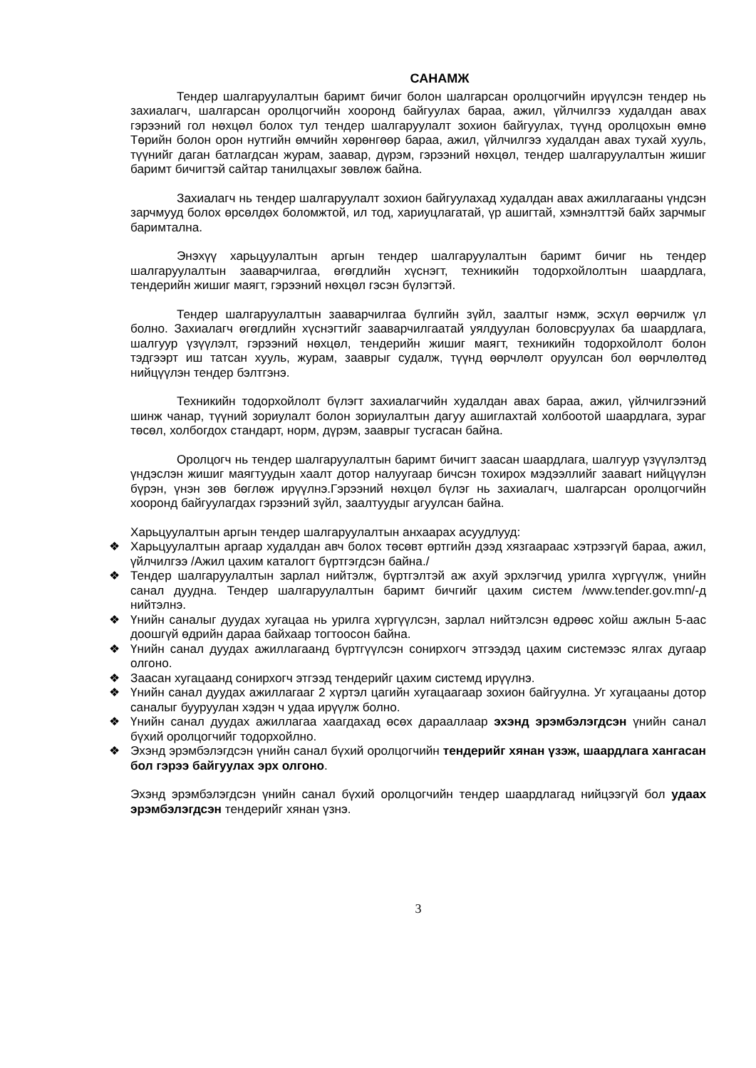САНАМЖ
Тендер шалгаруулалтын баримт бичиг болон шалгарсан оролцогчийн ирүүлсэн тендер нь захиалагч, шалгарсан оролцогчийн хооронд байгуулах бараа, ажил, үйлчилгээ худалдан авах гэрээний гол нөхцөл болох тул тендер шалгаруулалт зохион байгуулах, түүнд оролцохын өмнө Төрийн болон орон нутгийн өмчийн хөрөнгөөр бараа, ажил, үйлчилгээ худалдан авах тухай хууль, түүнийг даган батлагдсан журам, заавар, дүрэм, гэрээний нөхцөл, тендер шалгаруулалтын жишиг баримт бичигтэй сайтар танилцахыг зөвлөж байна.
Захиалагч нь тендер шалгаруулалт зохион байгуулахад худалдан авах ажиллагааны үндсэн зарчмууд болох өрсөлдөх боломжтой, ил тод, хариуцлагатай, үр ашигтай, хэмнэлттэй байх зарчмыг баримтална.
Энэхүү харьцуулалтын аргын тендер шалгаруулалтын баримт бичиг нь тендер шалгаруулалтын зааварчилгаа, өгөгдлийн хүснэгт, техникийн тодорхойлолтын шаардлага, тендерийн жишиг маягт, гэрээний нөхцөл гэсэн бүлэгтэй.
Тендер шалгаруулалтын зааварчилгаа бүлгийн зүйл, заалтыг нэмж, эсхүл өөрчилж үл болно. Захиалагч өгөгдлийн хүснэгтийг зааварчилгаатай уялдуулан боловсруулах ба шаардлага, шалгуур үзүүлэлт, гэрээний нөхцөл, тендерийн жишиг маягт, техникийн тодорхойлолт болон тэдгээрт иш татсан хууль, журам, зааврыг судалж, түүнд өөрчлөлт оруулсан бол өөрчлөлтөд нийцүүлэн тендер бэлтгэнэ.
Техникийн тодорхойлолт бүлэгт захиалагчийн худалдан авах бараа, ажил, үйлчилгээний шинж чанар, түүний зориулалт болон зориулалтын дагуу ашиглахтай холбоотой шаардлага, зураг төсөл, холбогдох стандарт, норм, дүрэм, зааврыг тусгасан байна.
Оролцогч нь тендер шалгаруулалтын баримт бичигт заасан шаардлага, шалгуур үзүүлэлтэд үндэслэн жишиг маягтуудын хаалт дотор налуугаар бичсэн тохирох мэдээллийг заавart нийцүүлэн бүрэн, үнэн зөв бөглөж ирүүлнэ.Гэрээний нөхцөл бүлэг нь захиалагч, шалгарсан оролцогчийн хооронд байгуулагдах гэрээний зүйл, заалтуудыг агуулсан байна.
Харьцуулалтын аргын тендер шалгаруулалтын анхаарах асуудлууд:
❖ Харьцуулалтын аргаар худалдан авч болох төсөвт өртгийн дээд хязгаараас хэтрээгүй бараа, ажил, үйлчилгээ /Ажил цахим каталогт бүртгэгдсэн байна./
❖ Тендер шалгаруулалтын зарлал нийтэлж, бүртгэлтэй аж ахуй эрхлэгчид урилга хүргүүлж, үнийн санал дуудна. Тендер шалгаруулалтын баримт бичгийг цахим систем /www.tender.gov.mn/-д нийтэлнэ.
❖ Үнийн саналыг дуудах хугацаа нь урилга хүргүүлсэн, зарлал нийтэлсэн өдрөөс хойш ажлын 5-аас доошгүй өдрийн дараа байхаар тогтоосон байна.
❖ Үнийн санал дуудах ажиллагаанд бүртгүүлсэн сонирхогч этгээдэд цахим системээс ялгах дугаар олгоно.
❖ Заасан хугацаанд сонирхогч этгээд тендерийг цахим системд ирүүлнэ.
❖ Үнийн санал дуудах ажиллагааг 2 хүртэл цагийн хугацаагаар зохион байгуулна. Уг хугацааны дотор саналыг бууруулан хэдэн ч удаа ирүүлж болно.
❖ Үнийн санал дуудах ажиллагаа хаагдахад өсөх дарааллаар эхэнд эрэмбэлэгдсэн үнийн санал бүхий оролцогчийг тодорхойлно.
❖ Эхэнд эрэмбэлэгдсэн үнийн санал бүхий оролцогчийн тендерийг хянан үзэж, шаардлага хангасан бол гэрээ байгуулах эрх олгоно.
Эхэнд эрэмбэлэгдсэн үнийн санал бүхий оролцогчийн тендер шаардлагад нийцээгүй бол удаах эрэмбэлэгдсэн тендерийг хянан үзнэ.
3